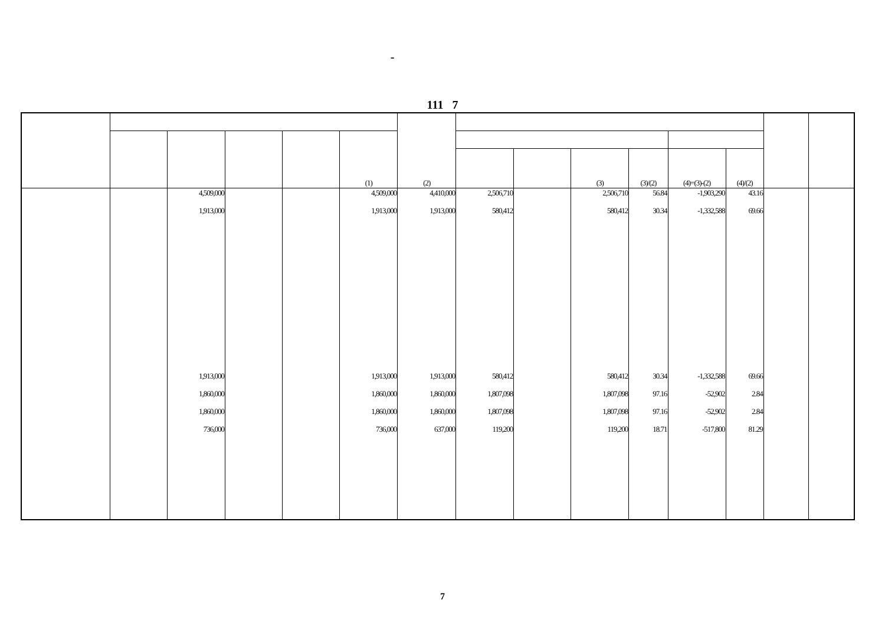-
111 7
| | | | | | | (2) | | | | | | | | |
| --- | --- | --- | --- | --- | --- | --- | --- | --- | --- | --- | --- | --- | --- | --- |
| | | | | | (1) | | | | | | | | | |
| | | | | | | | | | (3) | (3)/(2) | (4)=(3)-(2) | (4)/(2) | | |
| | | 4,509,000 | | | 4,509,000 | 4,410,000 | 2,506,710 | | 2,506,710 | 56.84 | -1,903,290 | 43.16 | | |
| | | 1,913,000 | | | 1,913,000 | 1,913,000 | 580,412 | | 580,412 | 30.34 | -1,332,588 | 69.66 | | |
| | | 1,913,000 | | | 1,913,000 | 1,913,000 | 580,412 | | 580,412 | 30.34 | -1,332,588 | 69.66 | | |
| | | 1,860,000 | | | 1,860,000 | 1,860,000 | 1,807,098 | | 1,807,098 | 97.16 | -52,902 | 2.84 | | |
| | | 1,860,000 | | | 1,860,000 | 1,860,000 | 1,807,098 | | 1,807,098 | 97.16 | -52,902 | 2.84 | | |
| | | 736,000 | | | 736,000 | 637,000 | 119,200 | | 119,200 | 18.71 | -517,800 | 81.29 | | |
7